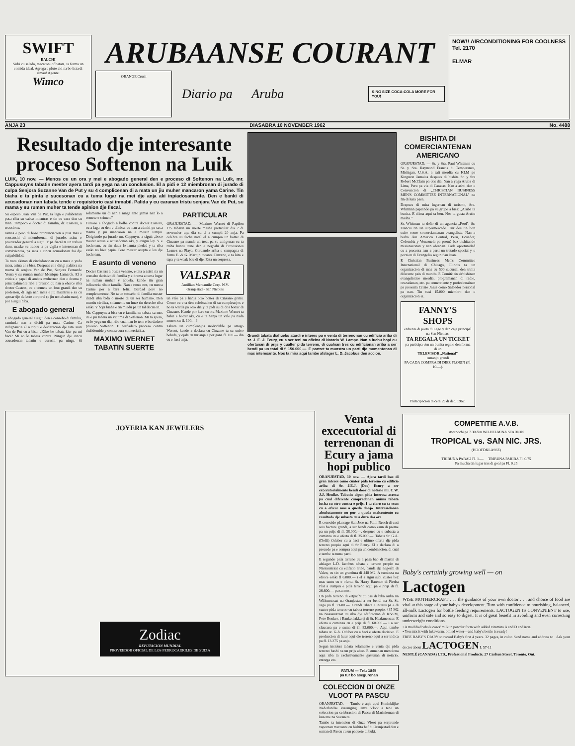SWIFT
BALCHI
Sirbi cu salada, macaroni of batata, ta forma un comida ideal. Agrega e pluto aki na bo lista di simau! Agente:
Wimco
ARUBAANSE COURANT
ORANGE Crush
Diario pa Aruba
KING SIZE COCA-COLA MORE FOR YOU!
NOW!! AIRCONDITIONING FOR COOLNESS Tel. 2170
ELMAR
ANJA 23 DIASABRA 10 NOVEMBER 1962 No. 4488
Resultado dje interesante proceso Softenon na Luik
LUIK, 10 nov. — Menos cu un ora y mei e abogado general den e proceso di Softenon na Luik, mr. Cappusuyns tabatin mester ayera tardi pa yega na un conclusion. El a pidi e 12 miembronan di jurado di culpa Senjora Suzanne Van de Put y su 4 complicenan di a mata un jiu muher mancaron yama Carine. Tin biaha e ta pinta e sucesonan cu a tuma lugar na mei dje anja aki inpiadosamente. Den e banki di acusadonan nan tabata tende e requisitorio casi inmabil. Palida y cu caranan tristu senjara Van de Put, su mama y su ruman muher ta tende apinion dje fiscal.
Su esposo Jean Van de Put, ta laga e palabranan pasa riba su cabez mientras e tin su cara den su man. Tampoco e docter di familia, dr. Casters, a reacciona.
Jamas e peso di boso pronunciacion a pisa mas e consenshi di miembronan di jurado, asina e procurador general a sigui. Y pa fiscal ta un trabou duru, maske su trabou ta pa vigila e interesnan di convivienciа, pa saca e cincu acusadonan foi dje culpabilidad.
Ta trata akinan di cindadanonan cu a mata o yuda mata, asina el a bisa. Despues el a dirigi palabra na mama di senjora Van de Put, Senjora Fernande Yerna y su ruman muher Monique Lamarck. El a critica e papel di ambos muhernan den e drama y principalmente riba e presion cu nan a eherce riba docter Casters, cu a comete un fout grandi den su profesion, di laga nan mata e jiu mientras e sa cu apesar dje defecto corporal (e jiu no tabatin man), e por a sigui biba.
E abogado general
E abogado general a sigui den e conseho di familia, caminda nan a dicidi pa mata Carine. Ca indignancia el a ripiti e declaracion dje tata Jean Van de Put cu a bisa: „Kiko bo tabata kier pa mi haci? Mi so lo tabata contra. Ningun dje cincu acusadonan tabatin e curashi pa ninga. Si solamente un di nan a ninga anto jamas nan lo a comete e crimen."
Furioso e abogado a bolbe contra docter Casters, cu a laga su den e clinica, cu nan a admiti pa saca mama y jiu mancaron na e mesun tempu. Dirigiendo pa jurado mr. Cappuyns a sigui: „boso mester acusa e acusadonan aki, y exigui ley. Y e hechonan, cu sin duda lo lamta piedad y ta riba esaki no kier papia. Pero mester acepta e les dje hechonan.
E asunto di veneno
Docter Casters a busca veneno, e tata a asisti na un conseho decisivo di familia y e drama a tuma lugar na ruman muher y abuela, kende tin gran influencia riba e familia. Nan a conta nos, cu nunca Carine por a bira feliz. Berdad pero no completamente. No ta un conseho di familia mester dicidi riba bida o morto di un ser humano. Den mundu civiliza, solamente un huez tin derecho riba esaki. Y hopi biaha e tin miedu pa un tal decision.
Mr. Cappuyns a bisa cu e familia na tabata sa mes cu e jiu tabata un victima di Softenon. Mi ta spera, cu lo yega un dia, riba cual nan lo tene e berdadero proceso Softenon. E berdadero proceso contra thalidomide y contra cura comercialisa.
MAXIMO WERNET TABATIN SUERTE PARTICULAR
ORANJESTAD. — Maximo Wernet di Papilon 125 tabatin un suerte masha particular dia 7 di november u.p. dia cu el a cumpli 20 anja. Pa celebra su fecha natal el a cumpra un botter di Cinzano pa manda un treat pa su amigonan cu ta traha huntu cune den e negoshi di Provisiones Leanez na Playa. Cordando ariba e campagna di firma E. & G. Martijn tocante Cinzano, e ta kita e tapa y ta waak bau di dje. Esta un sorpresa.
VALSPAR
Antillian Mercantile Corp. N.V.
Oranjestad - San Nicolas
un vale pa e hanja otro botter di Cinzano gratis. Como cu e ta den celebracion di su cumpleanjos e no ta warda pa otro dia y ta pidi su di dos botter di Cinzano. Kende por kere cu ora Maximo Wernet ta habri e botter aki, cu e ta hanja un vale pa nada menos cu fl. 100.—!
Tabata un cumpleanjos inolvidable pa amigo Wernet, kende a declara cu Cinzano ta su unico bebida, y ojala cu tur anja e por gana fl. 100.— dia cu e haci anja.
Grandi tabata diahuebs atardi e interes pa e venta di terrenonan cu edificio ariba di sr. J. E. J. Ecury, cu a ser teni na oficina di Notario W. Lampe. Nan a luchu hopi cu ofertanan di prijs y cualter pida terreno, di cualnan tres cu edificionan ariba a ser bendi pa un total di f. 150.000,—. E portret ta munstra un parti dje momentonan di mas interesante. Nos ta mira aqui tambe afslager L. D. Jacobus den accion.
BISHITA DI COMERCIANTENAN AMERICANO
ORANJESTAD. — Sr. y Sra. Paul Whitman cu Sr. y Sra. Raymond Francis di Temperance, Michigan, U.S.A. a sali merdia cu KLM pa Kingston Jamaica despues di bishita Sr. y Sra Robert McClain pa dos dia. Nan a yega Aruba di Lima, Peru pa via di Caracas. Nan a ashti den e Convencion di „CHRISTIAN BUSINESS MEN'S COMMITTEE INTERNATIONAL" na fin di luna pasa.
Despues di mira lugarnan di turismo, Sra. Whitman papiando pa su grupo a bisa: „Aruba ta bunita. E clima aqui ta bon. Nos ta gusta Aruba masha."
Sr. Whitman ta doño di un agencia „Ford". Sr. Francis tin un supermercado. Tur dos tin bon exito como comerciantenan evangelista. Nan a biaha den America Central, Peru, Ecuador, Colombia y Venezuela pa promè bez bishitando misioneronan y nan obranan. Cada oportunidad cu a presenta nan a parti un tratado special y e porzion di Evangelio segun San Juan.
E Christian Business Men's Committee International di Chicago, Illinois ta un organizacion di mas cu 500 sucursal den trinta diferente pais di mundu. E Comitè tin sirbishinan evangelistico merdia, programanan di radio, cruzadanan, etc. pa comerciante y profesionalnan pa presenta Cristo Jesus como Salbador personal pa nan. Tin casi 15.000 miembro den e organizacion ei.
FANNY'S SHOPS
enfrente di porta di Lago y den caja principal na San Nicolas.
TA REGALA UN TICKET
pa participa den un bunita regalo den forma di un
TELEVISOR „National"
tamanjo grandi
PA CADA COMPRA DI DIEZ FLORIN (Fl. 10.—).
Participacion ta cera 29 di dec. 1962.
JOYERIA KAN JEWELERS
Zodiac
REPUTACION MUNDIAL
PROVEEDOR OFICIAL DE LOS FERROCARRILES DE SUIZA
Venta excecutorial di terrenonan di Ecury a jama hopi publico
ORANJESTAD, 10 nov. — Ajera tardi bao di gran interes como cuater pida terreno cu edificio ariba di Sr. J.E.J. (Doe) Ecury a ser excecutorialmente bendi door di notario mr. C.W. J.J. Heufke. Tabatin algun pida interesa acerca pa cual diferente cumpradonan anima tabata lucha cu otro contra e prijs. I ta claro cu ta esun cu a ofrece mas a queda donjo. Interesadonan absolutamente no por a queda malcontento cu resultado dje subasta cu a dura dos ora.
E conocido plantage San Jose na Palm Beach di casi seis hectare grandi, a ser bendi como esun di prome pa un prijs di fl. 38.000.—, despues cu e subasta a cuminza cu e oferta di fl. 35.000.—. Tabata Sr. G.A. (Dolfi) Oduber cu a haci e ultimo oferta dje pida terreno propio aqui di Sr Ecury. El a declara di a prozede pa e compra aqui pa un combinacion, di cual e tambe ta tuma parti.
E segundo pida terreno cu a pasa bao di martin di afslager L.D. Jacobus tabata e terreno propio na Nassaustraat cu edificio ariba, banda dje negoshi di Valen, cu tin un grandura di 448 M2. A cuminza na ofrece esaki fl 6.000.— i el a sigui subi cuater bez mas tantu cu e oferta. Sr. Harry Barenco di Piedra Plat a cumpra e pida terreno aqui pa e prijs di fl. 26.600.— pa su mes.
Un pida terreno di erfpacht cu cas di biba ariba na Willemstraat na Oranjestad a ser bendi na Sr. St. Jago pa fl. 2.600.—. Grandi tabata e interes pa e di cuater pida terreno cu tabata terreno propio, 435 M2 na Nassaustraat cu riba dje edificionan di KNSM, Foto Bonker, i Banketbakkerij di Sr. Haakmeester. E oferta a cuminza cu e prijs di fl. 60.000.— i a ser clausura pa e suma di fl. 83.000.—. Aqui tambe tabata sr. G.A. Oduber cu a haci e oferta decisivo. E produccion di huur aqui die terreno aqui a ser indica pa fl. 13.275 pa anja.
Segun insiders tabata solamente e venta dje pida terreno bashi na un prijs abao. E sumanan menciona aqui riba ta exclusivamente gastunan di notario, entrega etc.
FATUM — Tel.: 1845
pa tur bo aseguronan
COLECCION DI ONZE VLOOT PA PASCU
ORANJESTAD. — Tambe e anja aqui Koninklijke Nederlandse Vereniging Onze Vloot a tene un coleccion pa celebracion di Pascu di Mariniernan di kazerne na Savaneta.
Tambe ta intencion di Onze Vloot pa sorprende vapornan mercante cu bishita haf di Oranjestad den e seman di Pascu cu un paquete di buki.
COMPETITIE A.V.B.
Awenochi pa 7.30 den WILHELMINA STADION
TROPICAL vs. SAN NIC. JRS.
(HOOFDKLASSE)
TRIBUNA PABAU Fl. 1.— TRIBUNA PARIBA Fl. 0.75
Pa mucha tin lugar tras di goal pa Fl. 0.25
Baby's certainly growing well — on
Lactogen
WISE MOTHERCRAFT . . . the guidance of your own doctor . . . and choice of food are vital at this stage of your baby's development. Turn with confidence to nourishing, balanced, all-milk Lactogen for bottle feeding requirements. LACTOGEN IS CONVENIENT to use, uniform and safe and so easy to digest. It is of great benefit in avoiding and even correcting underweight conditions.
• A modified whole cows' milk in powder form with added vitamins A and D and iron.
• You mix it with lukewarm, boiled water—and baby's bottle is ready!
FREE BABY'S DIARY to record Baby's first 4 years. 32 pages, in color. Send name and address to Ask your doctor about LACTOGEN L 57-11
NESTLÉ (CANADA) LTD., Professional Products, 27 Carlton Street, Toronto, Ont.